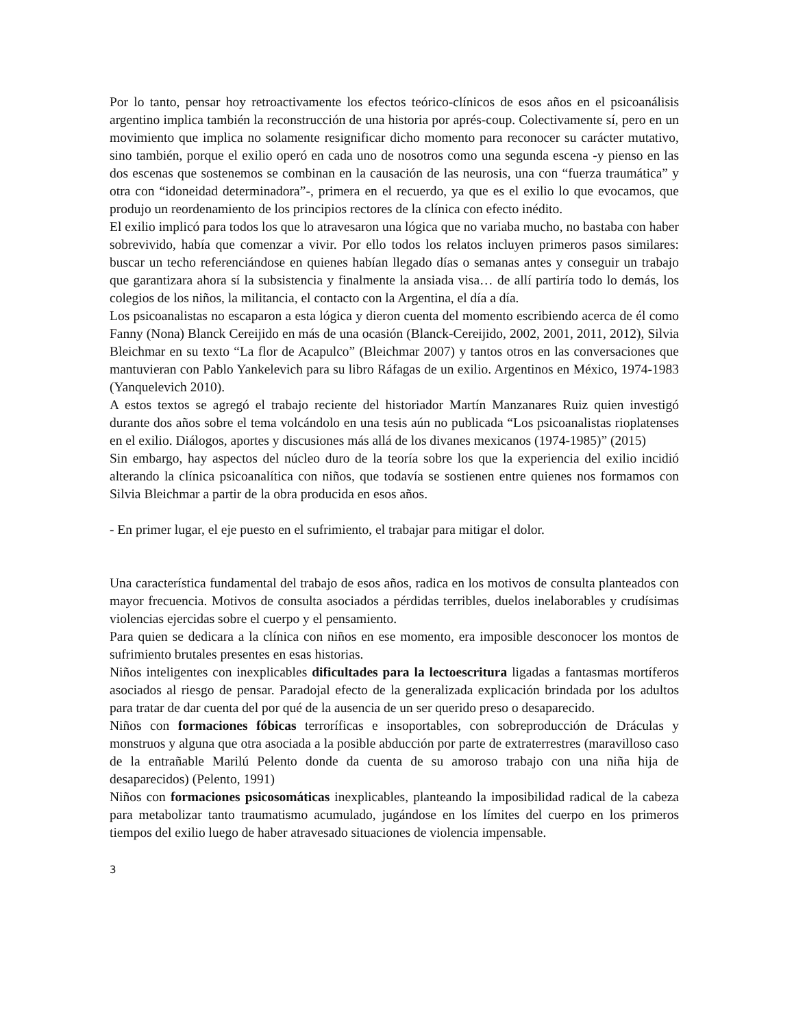Por lo tanto, pensar hoy retroactivamente los efectos teórico-clínicos de esos años en el psicoanálisis argentino implica también la reconstrucción de una historia por aprés-coup. Colectivamente sí, pero en un movimiento que implica no solamente resignificar dicho momento para reconocer su carácter mutativo, sino también, porque el exilio operó en cada uno de nosotros como una segunda escena -y pienso en las dos escenas que sostenemos se combinan en la causación de las neurosis, una con “fuerza traumática” y otra con “idoneidad determinadora”-, primera en el recuerdo, ya que es el exilio lo que evocamos, que produjo un reordenamiento de los principios rectores de la clínica con efecto inédito.
El exilio implicó para todos los que lo atravesaron una lógica que no variaba mucho, no bastaba con haber sobrevivido, había que comenzar a vivir. Por ello todos los relatos incluyen primeros pasos similares: buscar un techo referenciándose en quienes habían llegado días o semanas antes y conseguir un trabajo que garantizara ahora sí la subsistencia y finalmente la ansiada visa… de allí partiría todo lo demás, los colegios de los niños, la militancia, el contacto con la Argentina, el día a día.
Los psicoanalistas no escaparon a esta lógica y dieron cuenta del momento escribiendo acerca de él como Fanny (Nona) Blanck Cereijido en más de una ocasión (Blanck-Cereijido, 2002, 2001, 2011, 2012), Silvia Bleichmar en su texto “La flor de Acapulco” (Bleichmar 2007) y tantos otros en las conversaciones que mantuvieran con Pablo Yankelevich para su libro Ráfagas de un exilio. Argentinos en México, 1974-1983 (Yanquelevich 2010).
A estos textos se agregó el trabajo reciente del historiador Martín Manzanares Ruiz quien investigó durante dos años sobre el tema volcándolo en una tesis aún no publicada “Los psicoanalistas rioplatenses en el exilio. Diálogos, aportes y discusiones más allá de los divanes mexicanos (1974-1985)” (2015)
Sin embargo, hay aspectos del núcleo duro de la teoría sobre los que la experiencia del exilio incidió alterando la clínica psicoanalítica con niños, que todavía se sostienen entre quienes nos formamos con Silvia Bleichmar a partir de la obra producida en esos años.
- En primer lugar, el eje puesto en el sufrimiento, el trabajar para mitigar el dolor.
Una característica fundamental del trabajo de esos años, radica en los motivos de consulta planteados con mayor frecuencia. Motivos de consulta asociados a pérdidas terribles, duelos inelaborables y crudísimas violencias ejercidas sobre el cuerpo y el pensamiento.
Para quien se dedicara a la clínica con niños en ese momento, era imposible desconocer los montos de sufrimiento brutales presentes en esas historias.
Niños inteligentes con inexplicables dificultades para la lectoescritura ligadas a fantasmas mortíferos asociados al riesgo de pensar. Paradojal efecto de la generalizada explicación brindada por los adultos para tratar de dar cuenta del por qué de la ausencia de un ser querido preso o desaparecido.
Niños con formaciones fóbicas terroríficas e insoportables, con sobreproducción de Dráculas y monstruos y alguna que otra asociada a la posible abducción por parte de extraterrestres (maravilloso caso de la entrañable Marilú Pelento donde da cuenta de su amoroso trabajo con una niña hija de desaparecidos) (Pelento, 1991)
Niños con formaciones psicosomáticas inexplicables, planteando la imposibilidad radical de la cabeza para metabolizar tanto traumatismo acumulado, jugándose en los límites del cuerpo en los primeros tiempos del exilio luego de haber atravesado situaciones de violencia impensable.
3